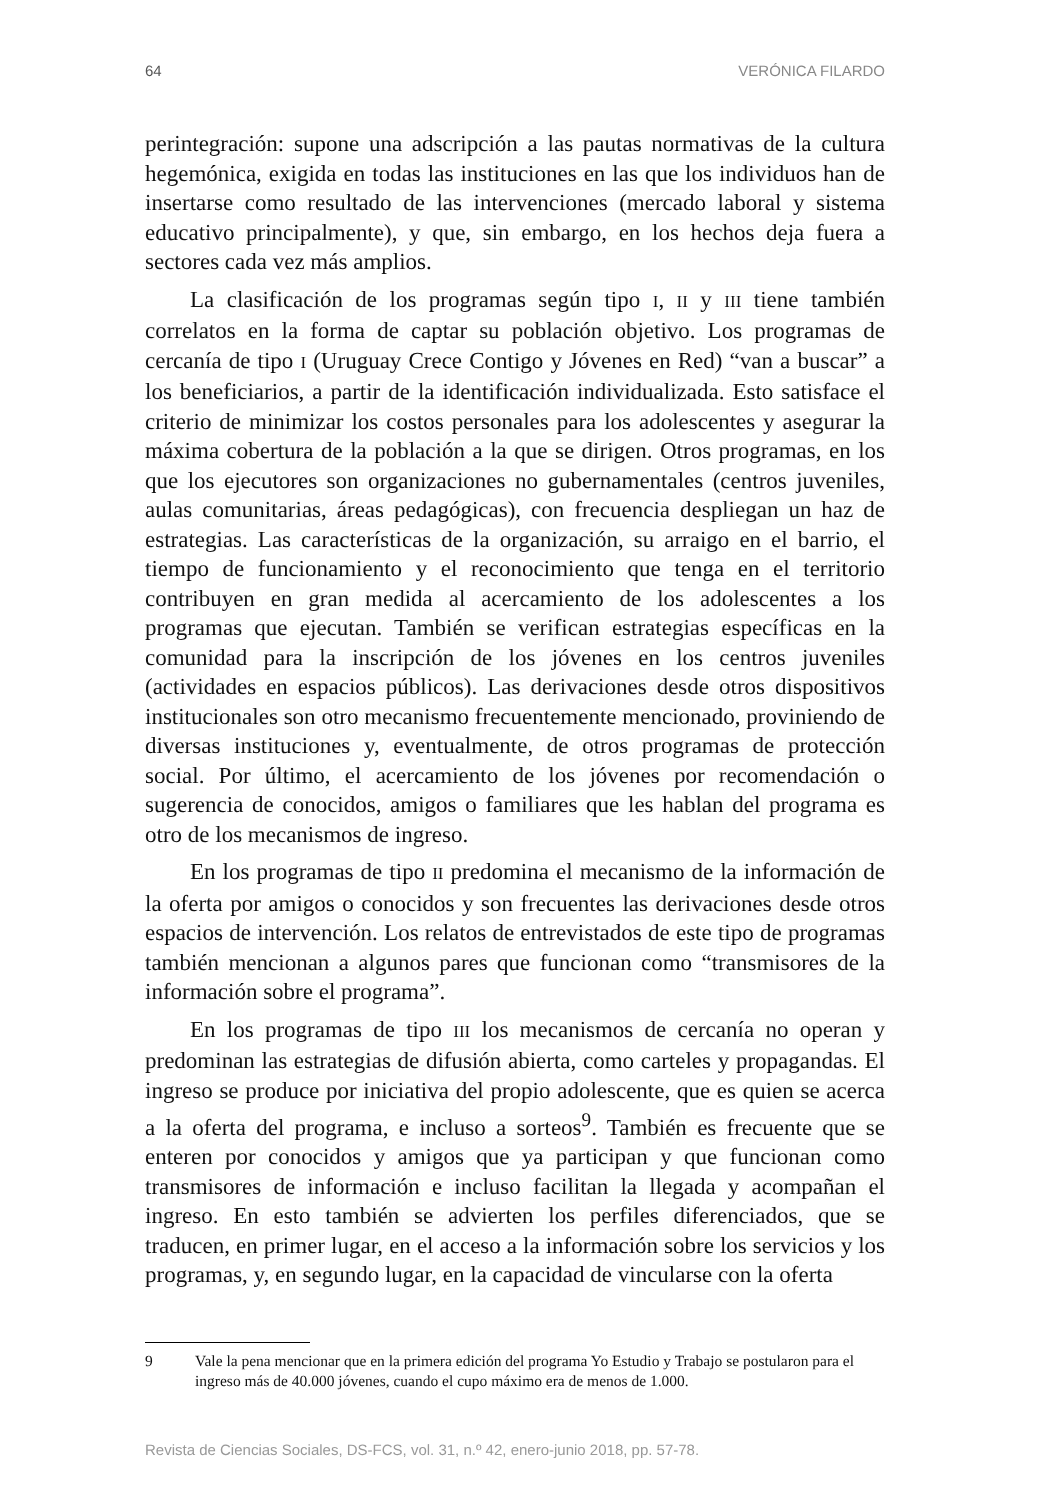64 VERÓNICA FILARDO
perintegración: supone una adscripción a las pautas normativas de la cultura hegemónica, exigida en todas las instituciones en las que los individuos han de insertarse como resultado de las intervenciones (mercado laboral y sistema educativo principalmente), y que, sin embargo, en los hechos deja fuera a sectores cada vez más amplios.
La clasificación de los programas según tipo I, II y III tiene también correlatos en la forma de captar su población objetivo. Los programas de cercanía de tipo I (Uruguay Crece Contigo y Jóvenes en Red) “van a buscar” a los beneficiarios, a partir de la identificación individualizada. Esto satisface el criterio de minimizar los costos personales para los adolescentes y asegurar la máxima cobertura de la población a la que se dirigen. Otros programas, en los que los ejecutores son organizaciones no gubernamentales (centros juveniles, aulas comunitarias, áreas pedagógicas), con frecuencia despliegan un haz de estrategias. Las características de la organización, su arraigo en el barrio, el tiempo de funcionamiento y el reconocimiento que tenga en el territorio contribuyen en gran medida al acercamiento de los adolescentes a los programas que ejecutan. También se verifican estrategias específicas en la comunidad para la inscripción de los jóvenes en los centros juveniles (actividades en espacios públicos). Las derivaciones desde otros dispositivos institucionales son otro mecanismo frecuentemente mencionado, proviniendo de diversas instituciones y, eventualmente, de otros programas de protección social. Por último, el acercamiento de los jóvenes por recomendación o sugerencia de conocidos, amigos o familiares que les hablan del programa es otro de los mecanismos de ingreso.
En los programas de tipo II predomina el mecanismo de la información de la oferta por amigos o conocidos y son frecuentes las derivaciones desde otros espacios de intervención. Los relatos de entrevistados de este tipo de programas también mencionan a algunos pares que funcionan como “transmisores de la información sobre el programa”.
En los programas de tipo III los mecanismos de cercanía no operan y predominan las estrategias de difusión abierta, como carteles y propagandas. El ingreso se produce por iniciativa del propio adolescente, que es quien se acerca a la oferta del programa, e incluso a sorteos<sup>9</sup>. También es frecuente que se enteren por conocidos y amigos que ya participan y que funcionan como transmisores de información e incluso facilitan la llegada y acompañan el ingreso. En esto también se advierten los perfiles diferenciados, que se traducen, en primer lugar, en el acceso a la información sobre los servicios y los programas, y, en segundo lugar, en la capacidad de vincularse con la oferta
9 Vale la pena mencionar que en la primera edición del programa Yo Estudio y Trabajo se postularon para el ingreso más de 40.000 jóvenes, cuando el cupo máximo era de menos de 1.000.
Revista de Ciencias Sociales, DS-FCS, vol. 31, n.º 42, enero-junio 2018, pp. 57-78.